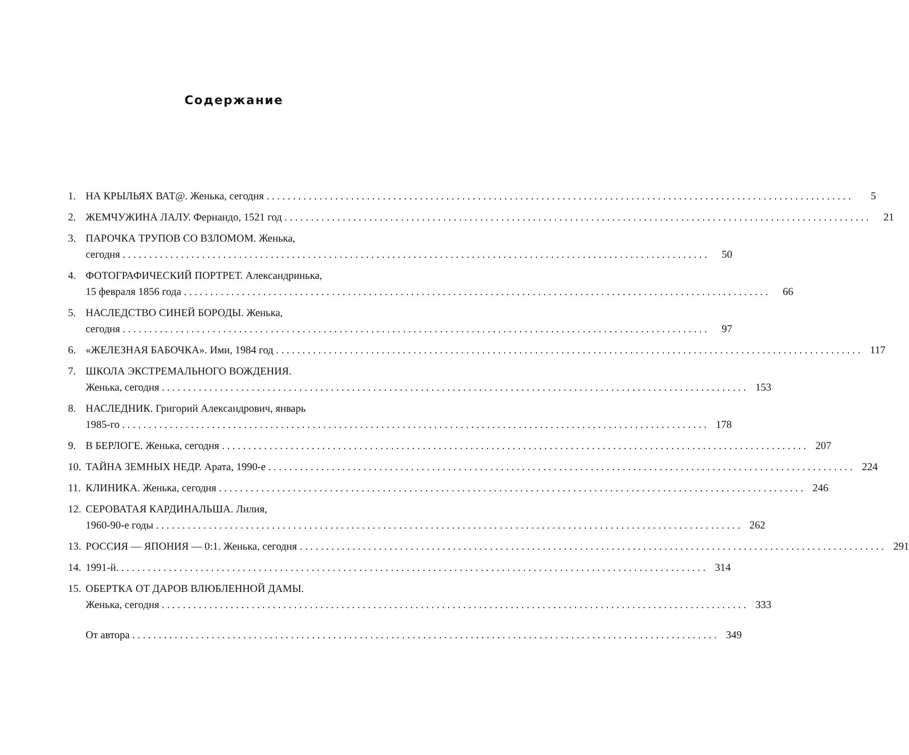Содержание
1. НА КРЫЛЬЯХ ВАТ@. Женька, сегодня 5
2. ЖЕМЧУЖИНА ЛАЛУ. Фернандо, 1521 год 21
3. ПАРОЧКА ТРУПОВ СО ВЗЛОМОМ. Женька,
сегодня 50
4. ФОТОГРАФИЧЕСКИЙ ПОРТРЕТ. Александринька,
15 февраля 1856 года 66
5. НАСЛЕДСТВО СИНЕЙ БОРОДЫ. Женька,
сегодня 97
6. «ЖЕЛЕЗНАЯ БАБОЧКА». Ими, 1984 год 117
7. ШКОЛА ЭКСТРЕМАЛЬНОГО ВОЖДЕНИЯ.
Женька, сегодня 153
8. НАСЛЕДНИК. Григорий Александрович, январь
1985-го 178
9. В БЕРЛОГЕ. Женька, сегодня 207
10.
ТАЙНА ЗЕМНЫХ НЕДР. Арата, 1990-е 224
11.
КЛИНИКА. Женька, сегодня 246
12.
СЕРОВАТАЯ КАРДИНАЛЬША. Лилия,
1960-90-е годы 262
13.
РОССИЯ — ЯПОНИЯ — 0:1. Женька, сегодня 291
14.
1991-й. 314
15.
ОБЕРТКА ОТ ДАРОВ ВЛЮБЛЕННОЙ ДАМЫ.
Женька, сегодня 333
От автора 349